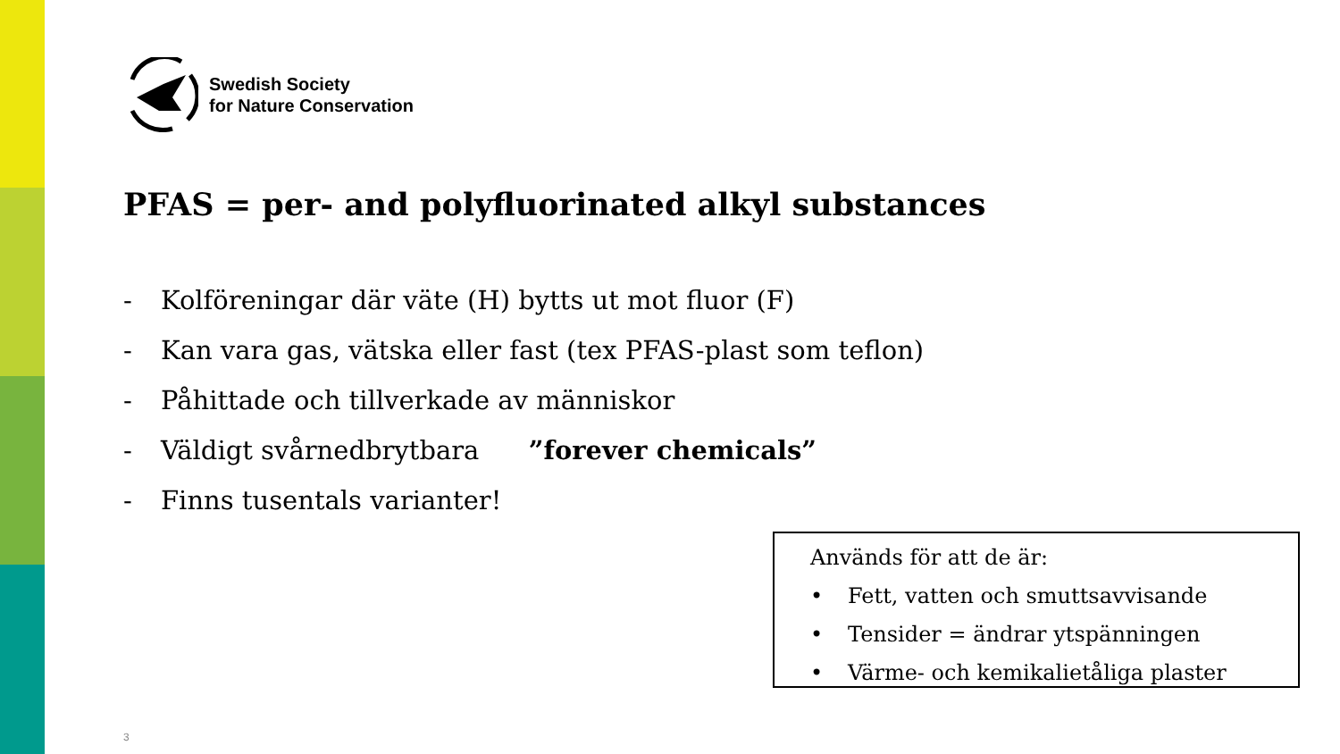Swedish Society
for Nature Conservation
PFAS = per- and polyfluorinated alkyl substances
- Kolföreningar där väte (H) bytts ut mot fluor (F)
- Kan vara gas, vätska eller fast (tex PFAS-plast som teflon)
- Påhittade och tillverkade av människor
- Väldigt svårnedbrytbara ”forever chemicals”
- Finns tusentals varianter!
Används för att de är:
• Fett, vatten och smuttsavvisande
• Tensider = ändrar ytspänningen
• Värme- och kemikalietåliga plaster
3